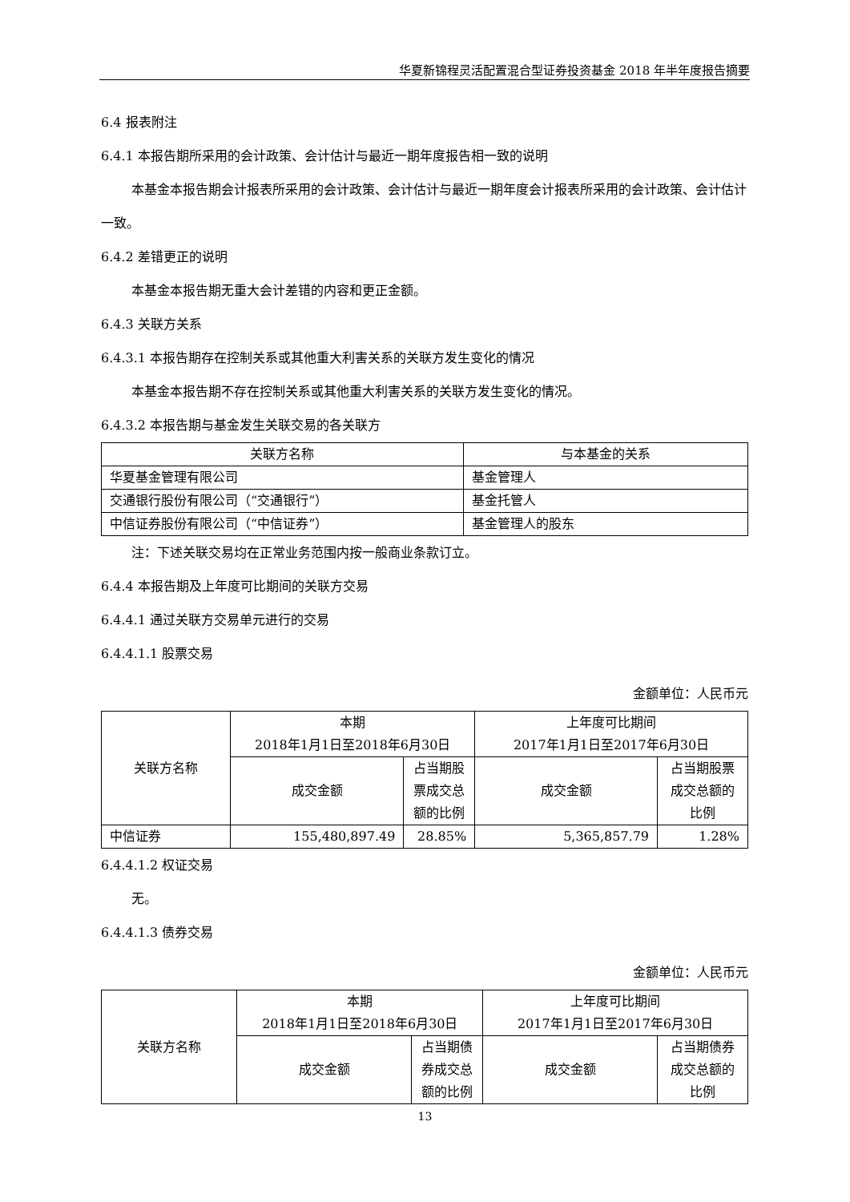华夏新锦程灵活配置混合型证券投资基金 2018 年半年度报告摘要
6.4 报表附注
6.4.1 本报告期所采用的会计政策、会计估计与最近一期年度报告相一致的说明
本基金本报告期会计报表所采用的会计政策、会计估计与最近一期年度会计报表所采用的会计政策、会计估计一致。
6.4.2 差错更正的说明
本基金本报告期无重大会计差错的内容和更正金额。
6.4.3 关联方关系
6.4.3.1 本报告期存在控制关系或其他重大利害关系的关联方发生变化的情况
本基金本报告期不存在控制关系或其他重大利害关系的关联方发生变化的情况。
6.4.3.2 本报告期与基金发生关联交易的各关联方
| 关联方名称 | 与本基金的关系 |
| --- | --- |
| 华夏基金管理有限公司 | 基金管理人 |
| 交通银行股份有限公司（“交通银行”） | 基金托管人 |
| 中信证券股份有限公司（“中信证券”） | 基金管理人的股东 |
注：下述关联交易均在正常业务范围内按一般商业条款订立。
6.4.4 本报告期及上年度可比期间的关联方交易
6.4.4.1 通过关联方交易单元进行的交易
6.4.4.1.1 股票交易
金额单位：人民币元
| 关联方名称 | 本期 2018年1月1日至2018年6月30日 | | 上年度可比期间 2017年1月1日至2017年6月30日 | |
| --- | --- | --- | --- | --- |
| | 成交金额 | 占当期股票成交总额的比例 | 成交金额 | 占当期股票成交总额的比例 |
| 中信证券 | 155,480,897.49 | 28.85% | 5,365,857.79 | 1.28% |
6.4.4.1.2 权证交易
无。
6.4.4.1.3 债券交易
金额单位：人民币元
| 关联方名称 | 本期 2018年1月1日至2018年6月30日 | | 上年度可比期间 2017年1月1日至2017年6月30日 | |
| --- | --- | --- | --- | --- |
| | 成交金额 | 占当期债券成交总额的比例 | 成交金额 | 占当期债券成交总额的比例 |
13